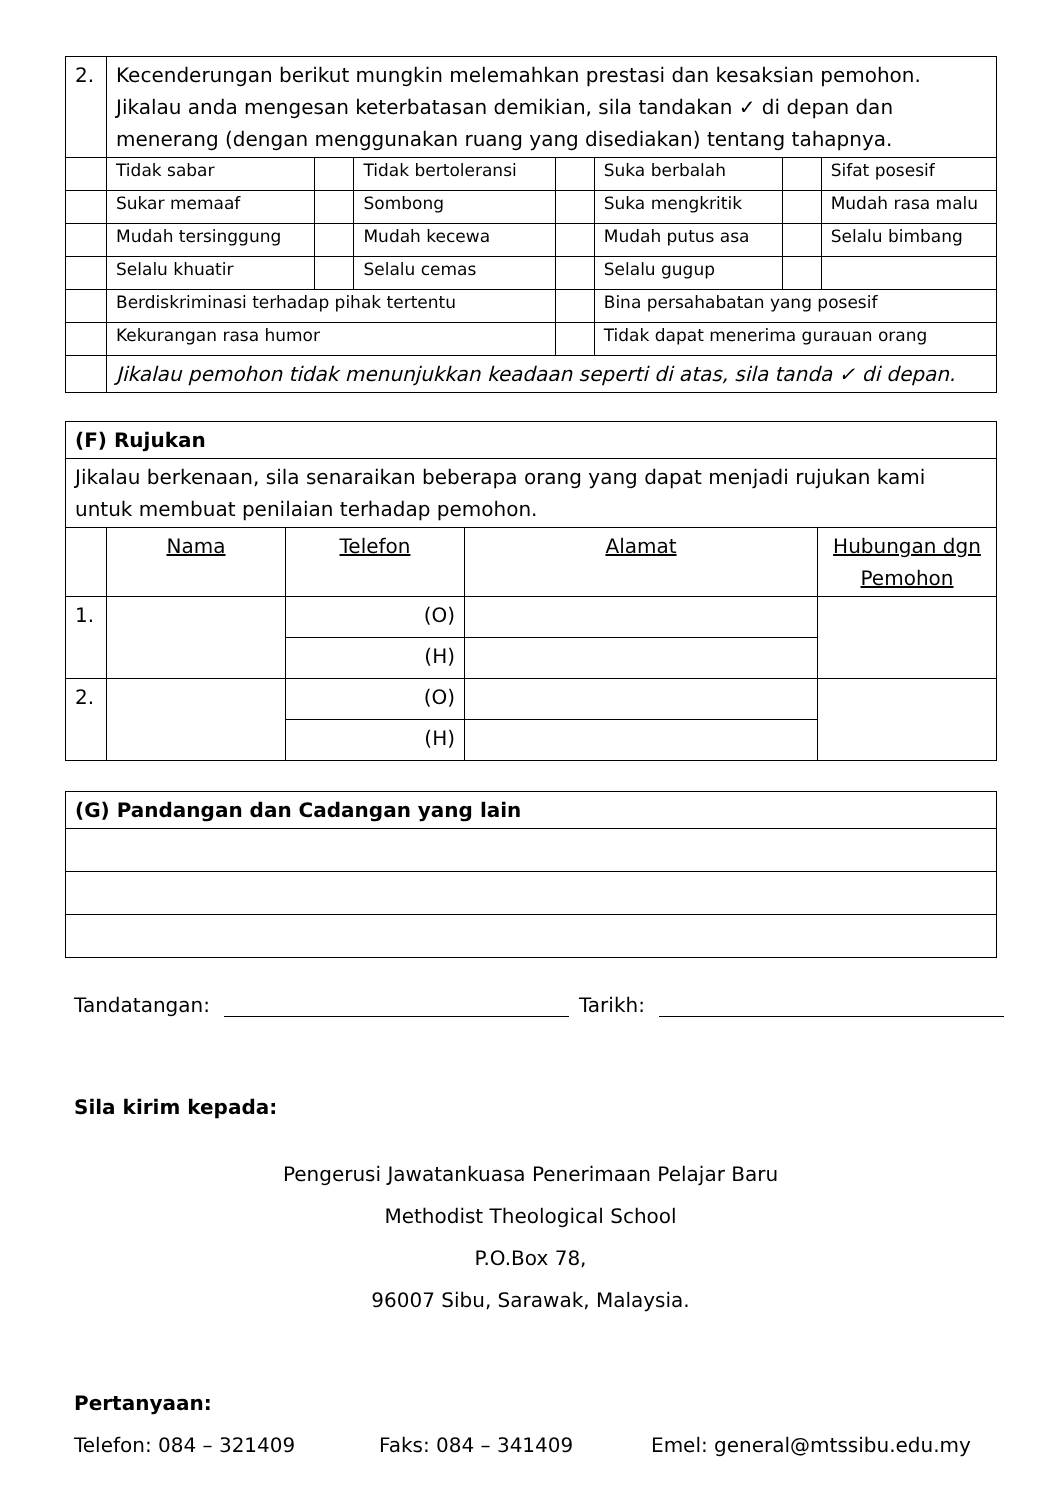| 2. | Kecenderungan berikut mungkin melemahkan prestasi dan kesaksian pemohon. Jikalau anda mengesan keterbatasan demikian, sila tandakan ✓ di depan dan menerang (dengan menggunakan ruang yang disediakan) tentang tahapnya. | | | | | | |
| | Tidak sabar | | Tidak bertoleransi | | Suka berbalah | | Sifat posesif |
| | Sukar memaaf | | Sombong | | Suka mengkritik | | Mudah rasa malu |
| | Mudah tersinggung | | Mudah kecewa | | Mudah putus asa | | Selalu bimbang |
| | Selalu khuatir | | Selalu cemas | | Selalu gugup | | |
| | Berdiskriminasi terhadap pihak tertentu | | | | Bina persahabatan yang posesif | | |
| | Kekurangan rasa humor | | | | Tidak dapat menerima gurauan orang | | |
| | Jikalau pemohon tidak menunjukkan keadaan seperti di atas, sila tanda ✓ di depan. | | | | | | |
| (F) Rujukan | | | | |
| Jikalau berkenaan, sila senaraikan beberapa orang yang dapat menjadi rujukan kami untuk membuat penilaian terhadap pemohon. | | | | |
| | Nama | Telefon | Alamat | Hubungan dgn Pemohon |
| 1. | | (O) | | |
| | | (H) | | |
| 2. | | (O) | | |
| | | (H) | | |
| (G) Pandangan dan Cadangan yang lain |
Tandatangan: Tarikh:
Sila kirim kepada:
Pengerusi Jawatankuasa Penerimaan Pelajar Baru
Methodist Theological School
P.O.Box 78,
96007 Sibu, Sarawak, Malaysia.
Pertanyaan:
Telefon: 084 – 321409 Faks: 084 – 341409 Emel: general@mtssibu.edu.my